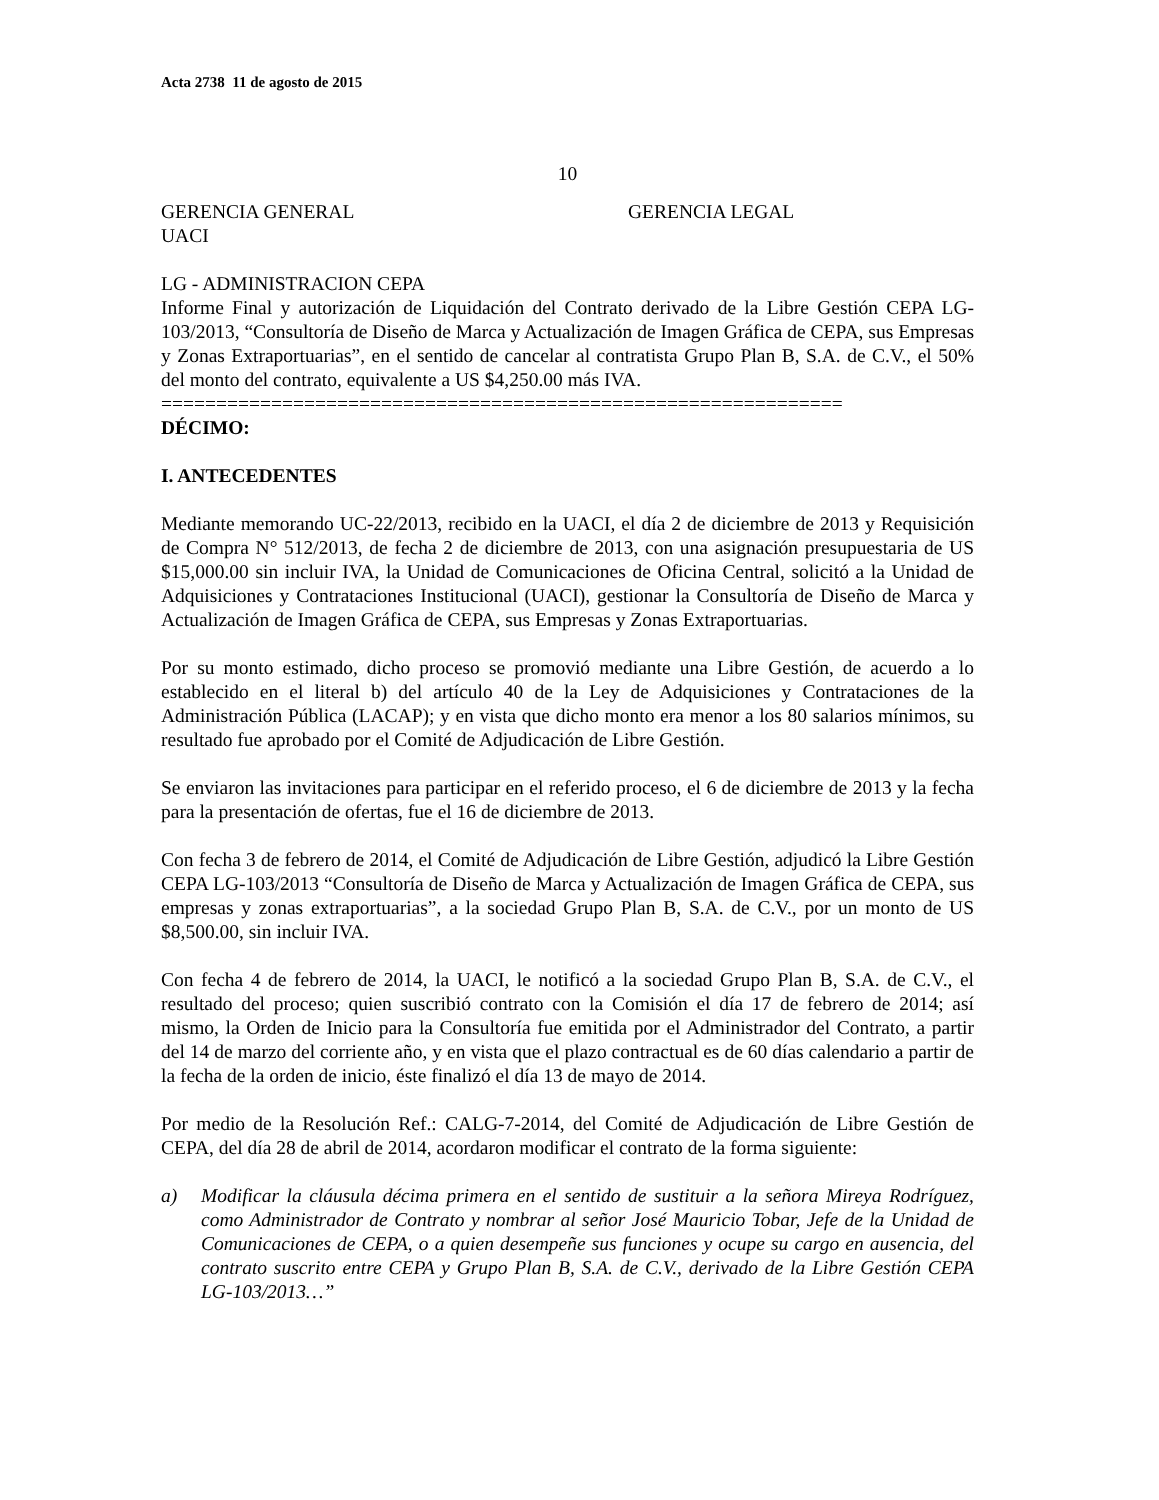Acta 2738 11 de agosto de 2015
10
GERENCIA GENERAL GERENCIA LEGAL
UACI
LG - ADMINISTRACION CEPA
Informe Final y autorización de Liquidación del Contrato derivado de la Libre Gestión CEPA LG-103/2013, “Consultoría de Diseño de Marca y Actualización de Imagen Gráfica de CEPA, sus Empresas y Zonas Extraportuarias”, en el sentido de cancelar al contratista Grupo Plan B, S.A. de C.V., el 50% del monto del contrato, equivalente a US $4,250.00 más IVA.
==============================================================
DÉCIMO:
I. ANTECEDENTES
Mediante memorando UC-22/2013, recibido en la UACI, el día 2 de diciembre de 2013 y Requisición de Compra N° 512/2013, de fecha 2 de diciembre de 2013, con una asignación presupuestaria de US $15,000.00 sin incluir IVA, la Unidad de Comunicaciones de Oficina Central, solicitó a la Unidad de Adquisiciones y Contrataciones Institucional (UACI), gestionar la Consultoría de Diseño de Marca y Actualización de Imagen Gráfica de CEPA, sus Empresas y Zonas Extraportuarias.
Por su monto estimado, dicho proceso se promovió mediante una Libre Gestión, de acuerdo a lo establecido en el literal b) del artículo 40 de la Ley de Adquisiciones y Contrataciones de la Administración Pública (LACAP); y en vista que dicho monto era menor a los 80 salarios mínimos, su resultado fue aprobado por el Comité de Adjudicación de Libre Gestión.
Se enviaron las invitaciones para participar en el referido proceso, el 6 de diciembre de 2013 y la fecha para la presentación de ofertas, fue el 16 de diciembre de 2013.
Con fecha 3 de febrero de 2014, el Comité de Adjudicación de Libre Gestión, adjudicó la Libre Gestión CEPA LG-103/2013 “Consultoría de Diseño de Marca y Actualización de Imagen Gráfica de CEPA, sus empresas y zonas extraportuarias”, a la sociedad Grupo Plan B, S.A. de C.V., por un monto de US $8,500.00, sin incluir IVA.
Con fecha 4 de febrero de 2014, la UACI, le notificó a la sociedad Grupo Plan B, S.A. de C.V., el resultado del proceso; quien suscribió contrato con la Comisión el día 17 de febrero de 2014; así mismo, la Orden de Inicio para la Consultoría fue emitida por el Administrador del Contrato, a partir del 14 de marzo del corriente año, y en vista que el plazo contractual es de 60 días calendario a partir de la fecha de la orden de inicio, éste finalizó el día 13 de mayo de 2014.
Por medio de la Resolución Ref.: CALG-7-2014, del Comité de Adjudicación de Libre Gestión de CEPA, del día 28 de abril de 2014, acordaron modificar el contrato de la forma siguiente:
a) Modificar la cláusula décima primera en el sentido de sustituir a la señora Mireya Rodríguez, como Administrador de Contrato y nombrar al señor José Mauricio Tobar, Jefe de la Unidad de Comunicaciones de CEPA, o a quien desempeñe sus funciones y ocupe su cargo en ausencia, del contrato suscrito entre CEPA y Grupo Plan B, S.A. de C.V., derivado de la Libre Gestión CEPA LG-103/2013…”